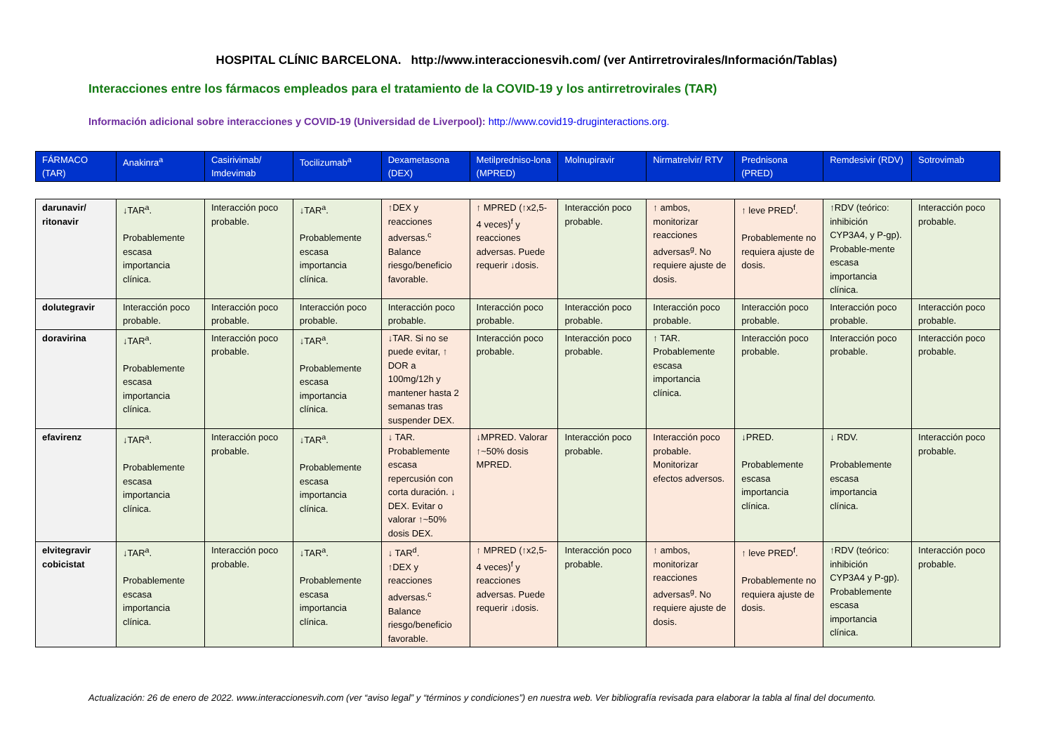HOSPITAL CLÍNIC BARCELONA. http://www.interaccionesvih.com/ (ver Antirretrovirales/Información/Tablas)
Interacciones entre los fármacos empleados para el tratamiento de la COVID-19 y los antirretrovirales (TAR)
Información adicional sobre interacciones y COVID-19 (Universidad de Liverpool): http://www.covid19-druginteractions.org.
| FÁRMACO (TAR) | Anakinra<sup>a</sup> | Casirivimab/ Imdevimab | Tocilizumab<sup>a</sup> | Dexametasona (DEX) | Metilpredniso-lona (MPRED) | Molnupiravir | Nirmatrelvir/ RTV | Prednisona (PRED) | Remdesivir (RDV) | Sotrovimab |
| darunavir/ ritonavir | ↓TAR<sup>a</sup>. Probablemente escasa importancia clínica. | Interacción poco probable. | ↓TAR<sup>a</sup>. Probablemente escasa importancia clínica. | ↑DEX y reacciones adversas.<sup>c</sup> Balance riesgo/beneficio favorable. | ↑ MPRED (↑x2,5-4 veces)<sup>f</sup> y reacciones adversas. Puede requerir ↓dosis. | Interacción poco probable. | ↑ ambos, monitorizar reacciones adversas<sup>g</sup>. No requiere ajuste de dosis. | ↑ leve PRED<sup>f</sup>. Probablemente no requiera ajuste de dosis. | ↑RDV (teórico: inhibición CYP3A4, y P-gp). Probable-mente escasa importancia clínica. | Interacción poco probable. |
| dolutegravir | Interacción poco probable. | Interacción poco probable. | Interacción poco probable. | Interacción poco probable. | Interacción poco probable. | Interacción poco probable. | Interacción poco probable. | Interacción poco probable. | Interacción poco probable. | Interacción poco probable. |
| doravirina | ↓TAR<sup>a</sup>. Probablemente escasa importancia clínica. | Interacción poco probable. | ↓TAR<sup>a</sup>. Probablemente escasa importancia clínica. | ↓TAR. Si no se puede evitar, ↑ DOR a 100mg/12h y mantener hasta 2 semanas tras suspender DEX. | Interacción poco probable. | Interacción poco probable. | ↑ TAR. Probablemente escasa importancia clínica. | Interacción poco probable. | Interacción poco probable. | Interacción poco probable. |
| efavirenz | ↓TAR<sup>a</sup>. Probablemente escasa importancia clínica. | Interacción poco probable. | ↓TAR<sup>a</sup>. Probablemente escasa importancia clínica. | ↓ TAR. Probablemente escasa repercusión con corta duración. ↓ DEX. Evitar o valorar ↑~50% dosis DEX. | ↓MPRED. Valorar ↑~50% dosis MPRED. | Interacción poco probable. | Interacción poco probable. Monitorizar efectos adversos. | ↓PRED. Probablemente escasa importancia clínica. | ↓ RDV. Probablemente escasa importancia clínica. | Interacción poco probable. |
| elvitegravir cobicistat | ↓TAR<sup>a</sup>. Probablemente escasa importancia clínica. | Interacción poco probable. | ↓TAR<sup>a</sup>. Probablemente escasa importancia clínica. | ↓ TAR<sup>d</sup>. ↑DEX y reacciones adversas.<sup>c</sup> Balance riesgo/beneficio favorable. | ↑ MPRED (↑x2,5-4 veces)<sup>f</sup> y reacciones adversas. Puede requerir ↓dosis. | Interacción poco probable. | ↑ ambos, monitorizar reacciones adversas<sup>g</sup>. No requiere ajuste de dosis. | ↑ leve PRED<sup>f</sup>. Probablemente no requiera ajuste de dosis. | ↑RDV (teórico: inhibición CYP3A4 y P-gp). Probablemente escasa importancia clínica. | Interacción poco probable. |
Actualización: 26 de enero de 2022. www.interaccionesvih.com (ver “aviso legal” y “términos y condiciones”) en nuestra web. Ver bibliografía revisada para elaborar la tabla al final del documento.